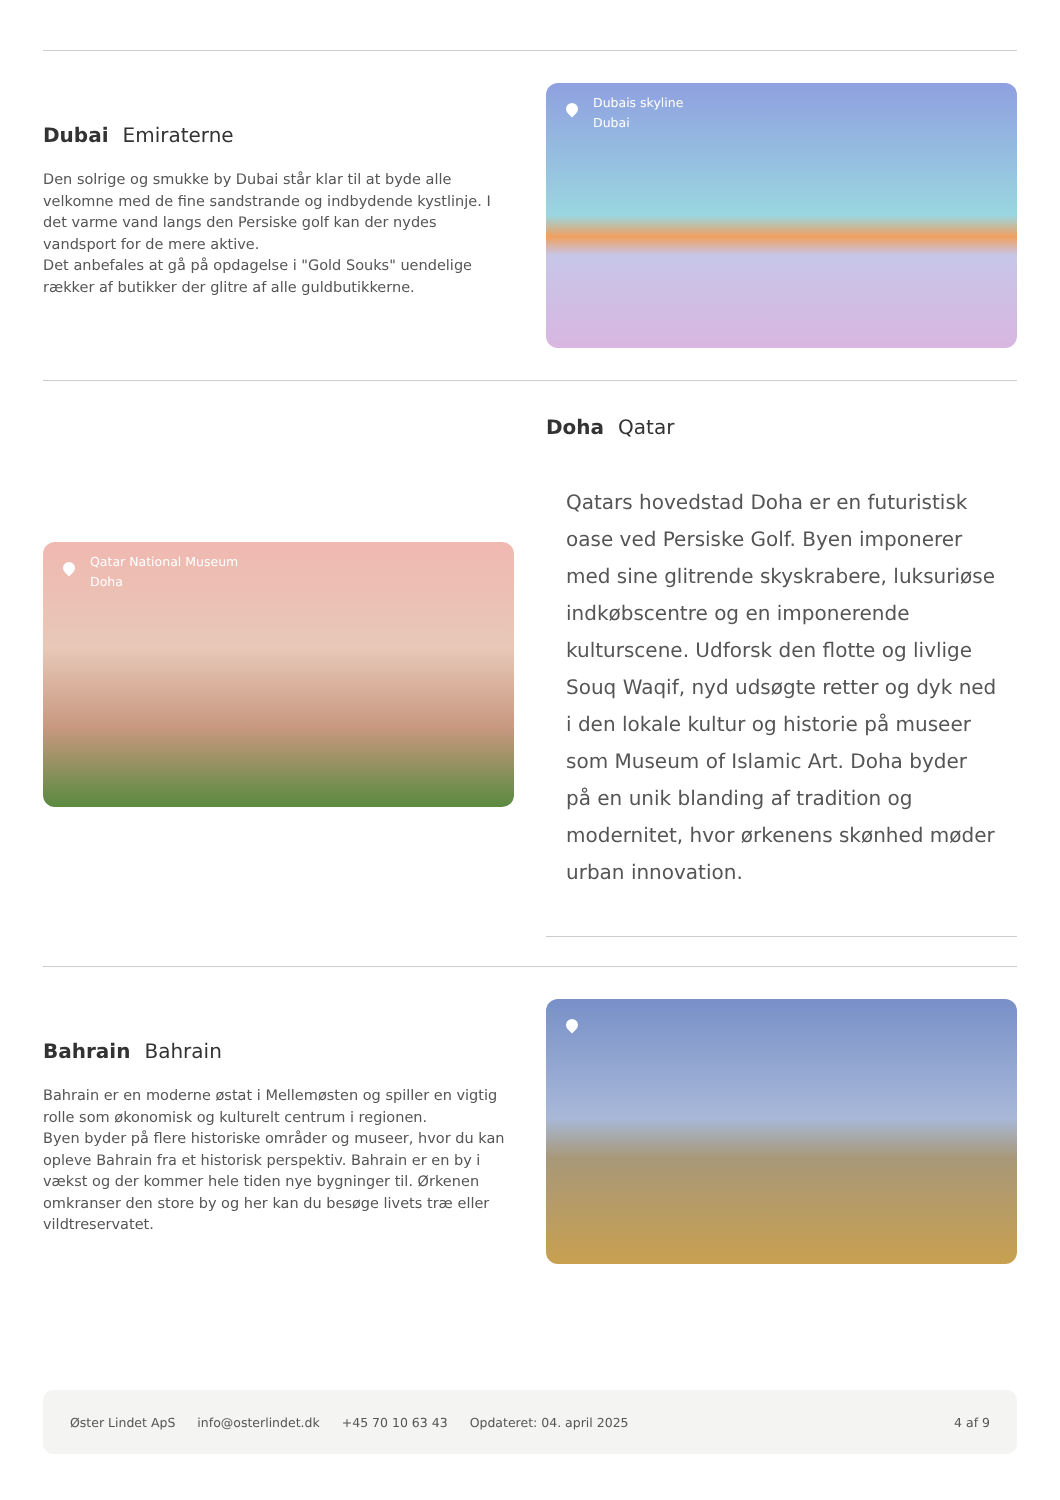Dubai Emiraterne
Den solrige og smukke by Dubai står klar til at byde alle velkomne med de fine sandstrande og indbydende kystlinje. I det varme vand langs den Persiske golf kan der nydes vandsport for de mere aktive.
Det anbefales at gå på opdagelse i "Gold Souks" uendelige rækker af butikker der glitre af alle guldbutikkerne.
Dubais skyline
Dubai
Qatar National Museum
Doha
Doha Qatar
Qatars hovedstad Doha er en futuristisk oase ved Persiske Golf. Byen imponerer med sine glitrende skyskrabere, luksuriøse indkøbscentre og en imponerende kulturscene. Udforsk den flotte og livlige Souq Waqif, nyd udsøgte retter og dyk ned i den lokale kultur og historie på museer som Museum of Islamic Art. Doha byder på en unik blanding af tradition og modernitet, hvor ørkenens skønhed møder urban innovation.
Bahrain Bahrain
Bahrain er en moderne østat i Mellemøsten og spiller en vigtig rolle som økonomisk og kulturelt centrum i regionen.
Byen byder på flere historiske områder og museer, hvor du kan opleve Bahrain fra et historisk perspektiv. Bahrain er en by i vækst og der kommer hele tiden nye bygninger til. Ørkenen omkranser den store by og her kan du besøge livets træ eller vildtreservatet.
Øster Lindet ApS info@osterlindet.dk +45 70 10 63 43 Opdateret: 04. april 2025 4 af 9